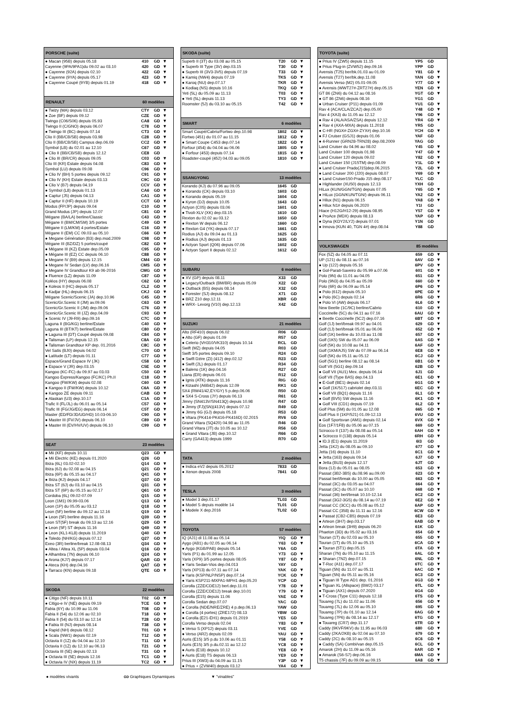| PORSCHE (suite) | | | |
| --- | --- | --- | --- |
| ● Macan (95B) depuis 05.18 | 410 | GD | ▼ |
| Cayenne (9PA/9PA1)du 09.02 au 03.10 | 420 | GD | ▼ |
| ● Cayenne (92A) depuis 02.10 | 422 | GD | ▼ |
| ● Cayenne (9YA) depuis 05.17 | 423 | GD | ▼ |
| ● Cayenne Coupé (9YB) depuis 01.19 | 418 | GD | ▼ |
| RENAULT | 60 modèles | | |
| ● Twizy (MA) depuis 03.12 | CTY | GD | ▼ |
| ● Zoe (BF) depuis 09.12 | CZE | GD | ▼ |
| Twingo (C06/S06) depuis 05.93 | CA8 | GD | ▼ |
| Twingo II (C/GNO) depuis 06.07 | C78 | GD | ▼ |
| ● Twingo III (BC) depuis 07.14 | CT3 | GD | ▼ |
| Clio II (BB/CB/SB) depuis 03.98 | C28 | GD | ▼ |
| Clio II (BB/CB/SB) Campus dep.06.09 | CC2 | GD | ▼ |
| Symbol (LB) du 02.01 au 12.10 | C67 | GD | ▼ |
| ● Clio II (BB/CB/SB) depuis 12.12 | CE8 | GD | |
| ● Clio III (BR/CR) depuis 09.05 | C03 | GD | ▼ |
| Clio III (KR) Estate depuis 04.08 | C83 | GD | ▼ |
| Symbol (LU) depuis 09.08 | C96 | GD | ▼ |
| ● Clio IV (BH) 5 portes depuis 09.12 | C91 | GD | ▼ |
| ● Clio IV (KH) Estate depuis 03.13 | C9C | GD | ▼ |
| ● Clio V (B7) depuis 04.19 | CCV | GD | ▼ |
| ● Symbol (L8) depuis 01.13 | CA6 | GD | ▼ |
| ● Captur (J5) depuis 04.13 | CA1 | GD | ▼ |
| ● Captur II (HF) depuis 10.19 | CCT | GD | ▼ |
| Modus (FP/JP) depuis 09.04 | C10 | GD | ▼ |
| Grand Modus (JP) depuis 12.07 | C81 | GD | ▼ |
| Mégane (BA/LA) berline/Classic | C43 | GD | ▼ |
| Mégane II (BM/CM/SM) 3/5 portes | C49 | GD | ▼ |
| Mégane II (LM/KM) 4 portes/Estate | C16 | GD | ▼ |
| Mégane II (EM) CC 09.03 au 05.10 | C66 | GD | ▼ |
| ● Megane Génération (B3) dep.mod.2009 | C98 | GD | ▼ |
| Mégane III (BZ/DZ) 5 portes/coupé | C82 | GD | ▼ |
| ● Mégane III (KZ) Estate dep.05.09 | C95 | GD | ▼ |
| ● Mégane III (EZ) CC depuis 06.10 | C88 | GD | ▼ |
| ● Megane IV (B9) depuis 12.15 | CM4 | GD | ▼ |
| ● Megane IV Sedan (LV) dep.06.16 | CMS | GD | ▼ |
| ● Megane IV Grandtour K9 ab 06-2016 | CMG | GD | ▼ |
| ● Fluence (LZ) depuis 11.09 | C87 | GD | ▼ |
| Koléos (HY) depuis 06.08 | C62 | GD | ▼ |
| ● Koleos II (HC) depuis 05.17 | CL2 | GD | ▼ |
| ● Kadjar (HL) depuis 06.15 | CKJ | GD | ▼ |
| Mégane Scenic/Scenic (JA) dep.10.96 | C45 | GD | ▼ |
| Scenic/Gr.Scenic II (JM) av.09.06 | C63 | GD | ▼ |
| Scenic/Gr.Scenic II (JM) dep.09.06 | C76 | GD | ▼ |
| Scenic/Gr.Scenic III (JZ) dep.04.09 | C93 | GD | ▼ |
| ● Scenic IV (J9-R9) dep.09.16 | C7C | GD | ▼ |
| Laguna II (BG/KG) berline/Estate | C40 | GD | ▼ |
| Laguna III (BT/KT) berline/Estate | C80 | GD | ▼ |
| ● Laguna III (DT) Coupé depuis 09.08 | C84 | GD | ▼ |
| ● Talisman (LP) depuis 12.15 | C8A | GD | ▼ |
| ● Talisman Grandtour KP dep. 01.2016 | C8C | GD | ▼ |
| Vel Satis (BJ0) depuis 04.02 | C70 | GD | ▼ |
| ● Latitude (LT) depuis 01.11 | C77 | GD | ▼ |
| Espace/Grand Espace IV (JK) | C58 | GD | ▼ |
| ● Espace V (JR) dep.03.15 | C5E | GD | ▼ |
| Kangoo (KC-FC) du 09.97 au 03.03 | C50 | GD | ▼ |
| Kangoo Express/Kangoo (FC/KC) Ph.II | C18 | GD | ▼ |
| Kangoo (FW/KW) depuis 02.08 | C60 | GD | ▼ |
| ● Kangoo II (FW/KW) depuis 10.12 | C6A | GD | ▼ |
| ● Kangoo ZE depuis 09.11 | CAB | GD | ▼ |
| ● Alaskan (U3) dep.10.17 | C1A | GD | ▼ |
| Trafic II (FL/JL) du 06.01 au 05.14 | C57 | GD | ▼ |
| Trafic III (FG/JG/EG) depuis 06.14 | C5T | GD | ▼ |
| Master (ED/FD/JD/UD/HD) 10.03-06.10 | C90 | GD | ▼ |
| ● Master III (FV/JV) depuis 06.10 | C89 | GD | ▼ |
| ● Master III (EV/HV/UV) depuis 06.10 | C99 | GD | ▼ |
| SEAT | 23 modèles | | |
| ● Mii (KF) depuis 10.11 | Q23 | GD | ▼ |
| ● Mii Electric (KE) depuis 01.2020 | Q26 | GD | |
| Ibiza (6L) 03.02-02.10 | Q14 | GD | ▼ |
| Ibiza (6J) du 02.08 au 04.15 | Q21 | GD | ▼ |
| Ibiza (6P) du 05.15 au 04.17 | Q41 | GD | ▼ |
| ● Ibiza (KJ) depuis 04.17 | Q37 | GD | ▼ |
| Ibiza ST (6J) du 03.10 au 04.15 | Q31 | GD | ▼ |
| Ibiza ST (6P) du 05.15 au 02.17 | Q61 | GD | ▼ |
| Cordoba (6L) 09.02-07.09 | Q15 | GD | ▼ |
| Leon (1M1) 09.99-03.06 | Q13 | GD | ▼ |
| Leon (1P) du 05.05 au 03.12 | Q18 | GD | ▼ |
| Leon (5F) berline du 09.12 au 12.16 | Q19 | GD | ▼ |
| ● Leon (5F) berline depuis 11.16 | Q39 | GD | ▼ |
| Leon ST(5F) break du 09.13 au 12.16 | Q29 | GD | ▼ |
| ● Leon (5F) ST depuis 11.16 | Q49 | GD | ▼ |
| ● Leon (KL1-KL8) depuis 11.2019 | Q40 | GD | ▼ |
| ● Toledo (NH/KG) depuis 07.12 | Q27 | GD | ▼ |
| Exeo (3R) berline/break 12.08-08.13 | Q34 | GD | ▼ |
| ● Altea / Altea XL (5P) depuis 03.04 | Q16 | GD | ▼ |
| ● Alhambra (7N) depuis 06.10 | Q24 | GD | ▼ |
| ● Arona (KJ7) depuis 07.17 | QAR | GD | ▼ |
| ● Ateca (KH) dep.04.16 | QAT | GD | ▼ |
| ● Tarraco (KN) depuis 09.18 | QTE | GD | ▼ |
| SKODA | 22 modèles | | |
| ● Citigo (NF) depuis 10.11 | T02 | GD | ▼ |
| ● Citigo-e iV (NE) depuis 09.19 | TCE | GD | ▼ |
| Fabia (6Y) du 10.99 au 11.06 | T08 | GD | ▼ |
| Fabia II (54) du 12.06 au 02.10 | T18 | GD | ▼ |
| Fabia II (54) du 03.10 au 12.14 | T28 | GD | ▼ |
| ● Fabia III (NJ) depuis 08.14 | T38 | GD | ▼ |
| ● Rapid (NH) depuis 08.12 | T01 | GD | ▼ |
| ● Scala (NW1) depuis 02.19 | T12 | GD | ▼ |
| Octavia II (1Z) du 04.04 au 12.10 | T11 | GD | ▼ |
| Octavia II (1Z) du 12.10 au 06.13 | T21 | GD | ▼ |
| Octavia III (5E) depuis 02.13 | T31 | GD | ▼ |
| ● Octavia III (5E) depuis 12.16 | TC1 | GD | ▼ |
| ● Octavia IV (NX) depuis 11.19 | TC2 | GD | ▼ |
| SKODA (suite) | | | |
| --- | --- | --- | --- |
| Superb II (3T) du 03.08 au 05.15 | T20 | GD | ▼ |
| ● Superb III Type (3V) dep.03.15 | T30 | GD | ▼ |
| ● Superb III (3V3-3V5) depuis 07.19 | T33 | GD | ▼ |
| ● Kamiq (NW4) depuis 07.19 | TKS | GD | ▼ |
| ● Karoq (NU) dep.07.17 | TKR | GD | ▼ |
| ● Kodiaq (NS) depuis 10.16 | TKQ | GD | ▼ |
| Yeti (5L) du 05.09 au 11.13 | T03 | GD | ▼ |
| ● Yeti (5L) depuis 11.13 | TY3 | GD | ▼ |
| Roomster (5J) du 03.10 au 05.15 | T42 | GD | ▼ |
| SMART | 6 modèles | | |
| Smart Coupé/Cabrio/Fortwo dep.10.98 | 1802 | GD | ▼ |
| Fortwo (451) du 01.07 au 11.15 | 1812 | GD | ▼ |
| ● Smart Coupe C453 dep.07.14 | 1822 | GD | ▼ |
| Forfour (454) du 04.04 au 06.06 | 1805 | GD | ▼ |
| ● Forfour (453) depuis 07.14 | 1815 | GD | ▼ |
| Roadster-coupé (452) 04.03 au 09.05 | 1810 | GD | ▼ |
| SSANGYONG | 13 modèles | | |
| Korando (KJ) du 07.96 au 09.05 | 1645 | GD | |
| ● Korando (CK) depuis 03.10 | 1603 | GD | |
| ● Korando depuis 05.19 | 1604 | GD | |
| ● Kyron (DJ) depuis 10.05 | 1643 | GD | |
| Actyon (C05) depuis 03.06 | 1601 | GD | |
| ● Tivoli-XLV (XK) dep.03.15 | 1610 | GD | |
| Rexton du 02.02 au 03.12 | 1650 | GD | |
| ● Rexton W depuis 06.12 | 1660 | GD | |
| ● Rexton G4 (YK) depuis 07.17 | 1661 | GD | |
| Rodius (AJ) du 09.04 au 01.13 | 1625 | GD | |
| ● Rodius (AJ) depuis 01.13 | 1635 | GD | |
| ● Actyon Sport (Q06) depuis 07.06 | 1602 | GD | |
| ● Actyon Sport II depuis 02.12 | 1612 | GD | |
| SUBARU | 6 modèles | | |
| ● XV (GP) depuis 08.11 | X33 | GD | |
| ● Legacy/Outback (BM/BR) depuis 05.09 | X22 | GD | |
| ● Outback (BS) depuis 08.14 | X32 | GD | |
| ● Forester (SJ) depuis 08.12 | X71 | GD | |
| ● BRZ Z10 dep.12.11 | XBR | GD | |
| ● WRX- Levorg (V10) dep.12.13 | X42 | GD | |
| SUZUKI | 21 modèles | | |
| Alto (RF410) depuis 06.02 | R06 | GD | |
| ● Alto (GF) depuis 01.09 | R57 | GD | |
| ● Celerio (VH310/VK310) depuis 10.14 | RCL | GD | |
| Swift (MZ) depuis 04.05 | R03 | GD | |
| Swift 3/5 portes depuis 09.10 | R24 | GD | |
| ● Swift Dzire (ZI) (412) dep.02.12 | R23 | GD | |
| ● Swift (2L) depuis 01.17 | R34 | GD | |
| ● Baleno (1K) dep.04.16 | R27 | GD | |
| Liana (ER) depuis 06.01 | R12 | GD | |
| ● Ignis (ATK) depuis 11.16 | RIG | GD | |
| ● Kizashi (A6B42) depuis 12.09 | RK1 | GD | |
| SX4 (RW41/42,EY/GY) 5 p.dep.06.06 | R50 | GD | |
| ● SX4 S-Cross (JY) depuis 06.13 | R61 | GD | |
| Jimny (SN413V/SN413Q) depuis 10.98 | R47 | GD | |
| ● Jimny (FJ)(SN)(413V) depuis 07.12 | R49 | GD | |
| ● Jimny 6G (GJ) depuis 05.18 | R53 | GD | |
| ● Vitara (PK414-PK416-PK416D) 02.2015 | RV6 | GD | |
| Grand Vitara (SQ420) 04.98 au 11.05 | R46 | GD | |
| Grand Vitara (JT) du 10.05 au 10.12 | R56 | GD | |
| ● Grand Vitara (JB) dep.10.12 | R66 | GD | |
| Carry (GA413) depuis 1999 | R70 | GD | |
| TATA | 2 modèles | | |
| ● Indica eV2 depuis 05.2012 | 7833 | GD | |
| ● Xenon depuis 2008 | 7841 | GD | |
| TESLA | 3 modèles | | |
| ● Model 3 dep.01.17 | TL03 | GD | |
| ● Model S depuis modèle 14 | TL01 | GD | |
| ● Modele X dep.2016 | TL02 | GD | |
| TOYOTA | 57 modèles | | |
| IQ (AJ1) di 11.08 au 05.14 | YIQ | GD | ▼ |
| Aygo (AB1) du 02.05 au 06.14 | Y63 | GD | ▼ |
| ● Aygo (KGB/PAB) depuis 05.14 | Y6A | GD | |
| Yaris (P1) du 01.99 au 12.05 | Y73 | GD | ▼ |
| Yaris (XP9) 3/5 portes depuis 08.05 | Y87 | GD | ▼ |
| ● Yaris Sedan-Vios dep.04.013 | YAY | GD | |
| Yaris (XP13) du 07.11 au 07.14 | YAK | GD | ▼ |
| ● Yaris (KSP/NLP/NSP) dep.07.14 | YCK | GD | ▼ |
| ● Yaris KSP211-MXPA1-MPH1 dep.05.20 | YCP | GD | |
| Corolla (ZZE/CDE12) berl.dep.11.01 | Y78 | GD | ▼ |
| Corolla (ZZE/CDE12) break dep.10.01 | Y79 | GD | ▼ |
| Corolla (E15) depuis 11.06 | YAE | GD | ▼ |
| Corolla Sedan dep.07.07 | YAC | GD | |
| ● Corolla (NDE/NRE/ZRE) 4 p.dep.06.13 | YAW | GD | |
| ● Corolla (4 portes) (ZRE172) 08.13 | YBW | GD | |
| ● Corolla (E21-EH1) depuis 01.2019 | YE5 | GD | |
| Corolla Verso depuis 02.04 | Y83 | GD | ▼ |
| ● Verso S (XP12) depuis 03.11 | YVE | GD | |
| ● Verso (AR2) depuis 02.09 | YAU | GD | ▼ |
| Auris (E15) 3/5 p.du 10.06 au 01.11 | Y58 | GD | ▼ |
| Auris (E15) 3/5 p.du.02.11 au 12.12 | YC8 | GD | ▼ |
| ● Auris (E18) depuis 10.12 | YE8 | GD | ▼ |
| ● Auris (E18) TS depuis 06.13 | YE9 | GD | ▼ |
| Prius III (XW3) du 04.09 au 11.15 | Y3P | GD | ▼ |
| ● Prius + (ZVW40) depuis 03.12 | YA4 | GD | ▼ |
| TOYOTA (suite) | | | |
| --- | --- | --- | --- |
| ● Prius IV (ZW5) depuis 11.15 | YP5 | GD | |
| ● Prius Plug-in (ZVW52) dep.09.16 | YPP | GD | |
| Avensis (T25) ber/bk.01.03 au 01.09 | Y81 | GD | ▼ |
| Avensis (T27) ber/bk.dep.11.08 | YAN | GD | ▼ |
| Avensis Verso (M2) 05.01-09.05 | Y77 | GD | ▼ |
| ● Avensis (WWT27#-ZRT27#) dep.05.15 | YEN | GD | ▼ |
| GT 86 (ZN6) du 04.12 au 08.16 | YGT | GD | ▼ |
| ● GT 86 (ZN6) depuis 08.16 | YG1 | GD | |
| ● Urban Cruiser (P11) depuis 01.09 | YU1 | GD | ▼ |
| Rav 4 (ACA/CLA/ZCA2) dep.05.00 | Y48 | GD | ▼ |
| Rav 4 (XA3) du 11.05 au 12.12 | Y96 | GD | ▼ |
| ● Rav 4 (ALA/ASA/ZSA) depuis 12.12 | YR4 | GD | ▼ |
| ● Rav 4 (AXA-MXA) depuis 11.2018 | YR5 | GD | |
| ● C-HR (NGX#-ZGX#-ZYX#) dep.10.16 | YCH | GD | ▼ |
| ● FJ Cruiser (GSJ1) depuis 01.06 | YAF | GD | |
| ● 4-Runner (GRN28-TRN28) dep.08.2009 | YAG | GD | |
| Land Cruiser du 04.96 au 08.02 | Y45 | GD | ▼ |
| Land Cruiser 100 depuis 01.98 | Y47 | GD | ▼ |
| Land Cruiser 120 depuis 09.02 | Y82 | GD | ▼ |
| Land Cruiser 150 (J15TM) dep.08.09 | Y1L | GD | ▼ |
| ● Land Cruiser Prado(J15)dep.06.2015 | Y2L | GD | ▼ |
| ● Land Cruiser 200 (J20) depuis 08.07 | Y69 | GD | ▼ |
| ● Land Cruiser150-Prado J15 dep.08.17 | YLC | GD | |
| ● Highlander (XU50) depuis 12.13 | YXH | GD | |
| HiLux (KUN/GGN/TGN) depuis 07.05 | Y65 | GD | ▼ |
| ● HiLux (GGN/KUN/TGN/) depuis 06.11 | YA2 | GD | ▼ |
| ● Hilux (N1) depuis 06.15 | YA8 | GD | ▼ |
| ● Hilux N1# depuis 06.2020 | Y1I | GD | |
| Hiace (H12G/H12-29) depuis 08.95 | Y57 | GD | ▼ |
| ● ProAce (MDX) depuis 08.13 | YAP | GD | ▼ |
| ● Dyna (KDY2/LY2) depuis 07.01 | Y1N | GD | |
| ● Innova (KUN 40, TGN 4#) dep.08.04 | Y88 | GD | |
| VOLKSWAGEN | 85 modèles | | |
| Fox (5Z) du 04.05 au 07.11 | 659 | GD | ▼ |
| UP (121) du 08.11 au 07.16 | 6AV | GD | ▼ |
| ● Up (122) depuis 05.16 | 6PV | GD | ▼ |
| ● Gol-Parati-Saveiro du 05.99 a.07.06 | 601 | GD | ▼ |
| Polo (9N) du 11.01 au 04.05 | 651 | GD | ▼ |
| Polo (9N3) du 04.05 au 05.09 | 660 | GD | ▼ |
| Polo (6R) du 06.09 au 05.14 | 6P6 | GD | ▼ |
| ● Polo (612) depuis 05.10 | 6PE | GD | ▼ |
| ● Polo (6C) depuis 02.14 | 6R6 | GD | ▼ |
| ● Polo VI (AW) depuis 06.17 | 6L6 | GD | ▼ |
| New Beetle (1C/9C) berline/Cabrio | 610 | GD | ▼ |
| Coccinelle (5C) du 04.11 au 07.16 | 6AU | GD | ▼ |
| ● Beetle Coccinelle (5C2) dep.07.16 | 6BT | GD | ▼ |
| Golf (1J) berl/break 09.97 au 04.01 | 629 | GD | ▼ |
| Golf (1J) berl/break 05.01 au 06.06 | 652 | GD | ▼ |
| Golf (1K) berline du 10.03 au 11.08 | 657 | GD | ▼ |
| Golf (1K5) SW du 05.07 au 06.09 | 6A5 | GD | ▼ |
| Golf (5K) du 10.08 au 04.11 | 6AF | GD | ▼ |
| Golf (1KM/AJ5) SW du 07.09 au 06.14 | 6E8 | GD | ▼ |
| Golf (5K) du 05.11 au 05.12 | 6CJ | GD | ▼ |
| Golf (5G1) berline 08.12 au 08.14 | 6B1 | GD | ▼ |
| Golf VII (5G1) dep.09.14 | 62B | GD | ▼ |
| ● Golf VII (AU1) Mex. depuis 06.14 | 6J1 | GD | |
| Golf VII (Type BA5) dep.04.13 | 6E1 | GD | ▼ |
| ● E-Golf (BE1) depuis 02.14 | 6G1 | GD | ▼ |
| ● Golf (1K/517) cabriolet dep.03.11 | 6EC | GD | ▼ |
| ● Golf VII (BQ1) depuis 11.16 | 6L1 | GD | ▼ |
| ● Golf (BV5) SW depuis 11.16 | 6K1 | GD | ▼ |
| ● Golf VIII (CD1) depuis 07.19 | 6L2 | GD | ▼ |
| Golf Plus (5M) du 01.05 au 12.08 | 665 | GD | ▼ |
| Golf Plus II (1KP/521) 01.09-12.13 | 6VU | GD | ▼ |
| ● Golf Sportsvan (AM1) depuis 02.14 | 6VX | GD | ▼ |
| Eos (1F7/1F8) du 05.06 au 07.15 | 669 | GD | ▼ |
| Scirocco II (137) du 08.08 au 05.14 | 6AH | GD | ▼ |
| ● Scirocco II (138) depuis 05.14 | 6RH | GD | ▼ |
| ● ID.3 (E1) depuis 11.2019 | 6I3 | GD | |
| Jetta (1K2) du 08.05 au 09.10 | 677 | GD | ▼ |
| Jetta (16) depuis 11.10 | 6C1 | GD | ▼ |
| ● Jetta (163) depuis 09.14 | 6J7 | GD | ▼ |
| ● Jetta (BU3) depuis 12.17 | 6JT | GD | |
| Bora (1J) du 05.01 au 08.05 | 653 | GD | ▼ |
| Passat (3B2-3B5) du.08.96 au.09.00 | 623 | GD | ▼ |
| Passat berl/break du 10.00 au 05.05 | 663 | GD | ▼ |
| Passat (3C) du 03.05 au 04.07 | 664 | GD | ▼ |
| Passat (3C) du 05.07 au 10.10 | 668 | GD | ▼ |
| Passat (36) berl/break 10.10-12.14 | 6C2 | GD | ▼ |
| Passat (3G2-3G5) du 08.14 au 07.19 | 6E2 | GD | ▼ |
| Passat CC (3CC) du 05.08 au 05.12 | 6AP | GD | ▼ |
| Passat CC (358) du 11.11 au 12.16 | 6CW | GD | ▼ |
| ● Passat (CB2-CB5) depuis 07.19 | 6E3 | GD | |
| ● Arteon (3H7) dep.03.17 | 6AB | GD | ▼ |
| ● Arteon break (3H9) depuis 06.20 | 61K | GD | |
| Phaeton (3D) du 05.02 au 03.16 | 654 | GD | ▼ |
| Touran (1T) du 02.03 au 05.10 | 655 | GD | ▼ |
| Touran (1T) du 05.10 au 05.15 | 6CA | GD | ▼ |
| ● Touran (5T1) dep.05.15 | 6TA | GD | ▼ |
| Sharan (7N) du 05.10 au 11.15 | 6AL | GD | ▼ |
| ● Sharan (7N2) dep.07.15 | 6NL | GD | ▼ |
| ● T-Roc (A11) dep.07.17 | 6TC | GD | ▼ |
| Tiguan (5N) du 11.07 au 05.11 | 6AC | GD | ▼ |
| Tiguan (5N) du 05.11 au 05.16 | 6C3 | GD | ▼ |
| ● Tiguan III Type AD1 dep. 01.2016 | 6G3 | GD | ▼ |
| ● Tiguan XL (Allspace) (BW2) 03.17 | 6TL | GD | ▼ |
| ● Tiguan (AX1) depuis 07.2020 | 6G4 | GD | |
| ● T-Cross (Type C11) depuis 12.18 | 6TS | GD | ▼ |
| Touareg (7L) du 11.02 au 11.06 | 656 | GD | ▼ |
| Touareg (7L) du 12.06 au 05.10 | 695 | GD | ▼ |
| Touareg (7P) du 01.10 au 12.14 | 6AG | GD | ▼ |
| Touareg (7P6) du 08.14 au 12.17 | 6TG | GD | ▼ |
| ● Touareg (CR7) dep.11.17 | 6TR | GD | ▼ |
| Caddy (9KVF/9KV) du 11.95 au 06.03 | 680 | GD | ▼ |
| Caddy (2KA/2KB) du 02.04 au 07.10 | 679 | GD | ▼ |
| Caddy (2C) du 08.10 au 05.15 | 6C6 | GD | ▼ |
| ● Caddy (SA) Combi/van dep.05.15 | 6CL | GD | ▼ |
| Amarok (2H) du 11.09 au 05.16 | 6AR | GD | ▼ |
| ● Amarok (S6-S7) dep.06.16 | 6MA | GD | ▼ |
| T5 chassis (7F) du 09.09 au 09.15 | 6A8 | GD | ▼ |
● modèles vivants
GD Graphiques Dynamiques ▼ "vinables"